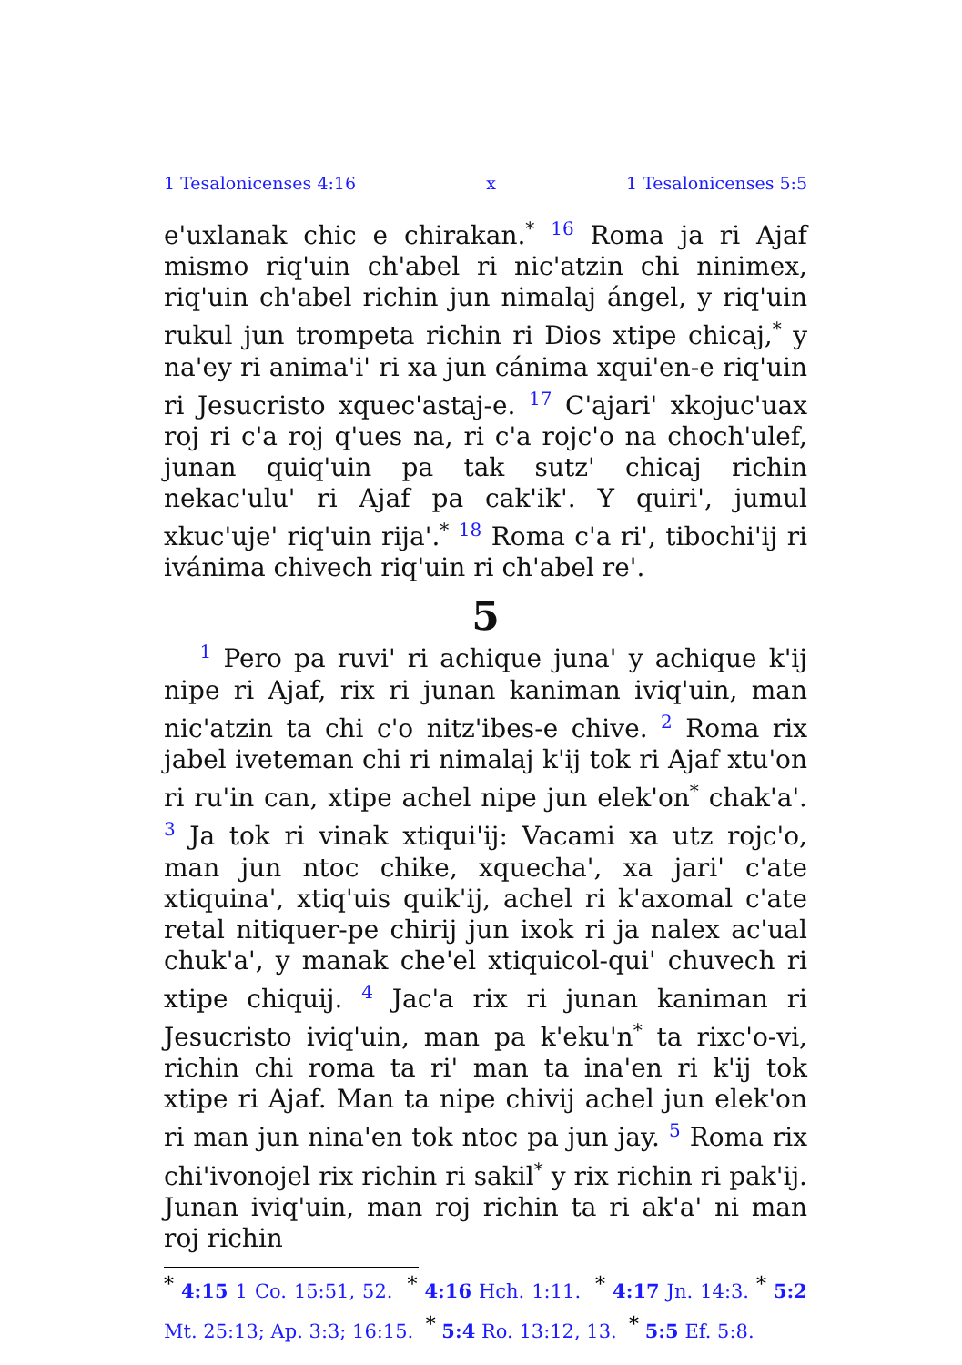1 Tesalonicenses 4:16 x 1 Tesalonicenses 5:5
e'uxlanak chic e chirakan.<sup>*</sup> <sup>16</sup> Roma ja ri Ajaf mismo riq'uin ch'abel ri nic'atzin chi ninimex, riq'uin ch'abel richin jun nimalaj ángel, y riq'uin rukul jun trompeta richin ri Dios xtipe chicaj,<sup>*</sup> y na'ey ri anima'i' ri xa jun cánima xqui'en-e riq'uin ri Jesucristo xquec'astaj-e. <sup>17</sup> C'ajari' xkojuc'uax roj ri c'a roj q'ues na, ri c'a rojc'o na choch'ulef, junan quiq'uin pa tak sutz' chicaj richin nekac'ulu' ri Ajaf pa cak'ik'. Y quiri', jumul xkuc'uje' riq'uin rija'.<sup>*</sup> <sup>18</sup> Roma c'a ri', tibochi'ij ri ivánima chivech riq'uin ri ch'abel re'.
5
<sup>1</sup> Pero pa ruvi' ri achique juna' y achique k'ij nipe ri Ajaf, rix ri junan kaniman iviq'uin, man nic'atzin ta chi c'o nitz'ibes-e chive. <sup>2</sup> Roma rix jabel iveteman chi ri nimalaj k'ij tok ri Ajaf xtu'on ri ru'in can, xtipe achel nipe jun elek'on<sup>*</sup> chak'a'. <sup>3</sup> Ja tok ri vinak xtiqui'ij: Vacami xa utz rojc'o, man jun ntoc chike, xquecha', xa jari' c'ate xtiquina', xtiq'uis quik'ij, achel ri k'axomal c'ate retal nitiquer-pe chirij jun ixok ri ja nalex ac'ual chuk'a', y manak che'el xtiquicol-qui' chuvech ri xtipe chiquij. <sup>4</sup> Jac'a rix ri junan kaniman ri Jesucristo iviq'uin, man pa k'eku'n<sup>*</sup> ta rixc'o-vi, richin chi roma ta ri' man ta ina'en ri k'ij tok xtipe ri Ajaf. Man ta nipe chivij achel jun elek'on ri man jun nina'en tok ntoc pa jun jay. <sup>5</sup> Roma rix chi'ivonojel rix richin ri sakil<sup>*</sup> y rix richin ri pak'ij. Junan iviq'uin, man roj richin ta ri ak'a' ni man roj richin
<sup>*</sup> 4:15 1 Co. 15:51, 52. <sup>*</sup> 4:16 Hch. 1:11. <sup>*</sup> 4:17 Jn. 14:3. <sup>*</sup> 5:2 Mt. 25:13; Ap. 3:3; 16:15. <sup>*</sup> 5:4 Ro. 13:12, 13. <sup>*</sup> 5:5 Ef. 5:8.